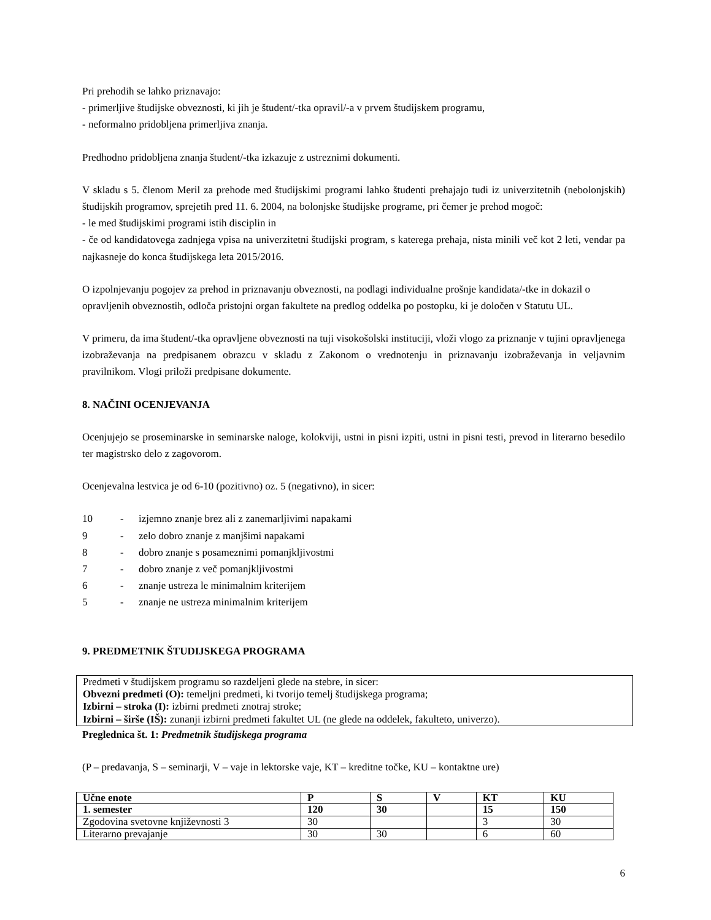Pri prehodih se lahko priznavajo:
- primerljive študijske obveznosti, ki jih je študent/-tka opravil/-a v prvem študijskem programu,
- neformalno pridobljena primerljiva znanja.
Predhodno pridobljena znanja študent/-tka izkazuje z ustreznimi dokumenti.
V skladu s 5. členom Meril za prehode med študijskimi programi lahko študenti prehajajo tudi iz univerzitetnih (nebolonjskih) študijskih programov, sprejetih pred 11. 6. 2004, na bolonjske študijske programe, pri čemer je prehod mogoč:
- le med študijskimi programi istih disciplin in
- če od kandidatovega zadnjega vpisa na univerzitetni študijski program, s katerega prehaja, nista minili več kot 2 leti, vendar pa najkasneje do konca študijskega leta 2015/2016.
O izpolnjevanju pogojev za prehod in priznavanju obveznosti, na podlagi individualne prošnje kandidata/-tke in dokazil o opravljenih obveznostih, odloča pristojni organ fakultete na predlog oddelka po postopku, ki je določen v Statutu UL.
V primeru, da ima študent/-tka opravljene obveznosti na tuji visokošolski instituciji, vloži vlogo za priznanje v tujini opravljenega izobraževanja na predpisanem obrazcu v skladu z Zakonom o vrednotenju in priznavanju izobraževanja in veljavnim pravilnikom. Vlogi priloži predpisane dokumente.
8. NAČINI OCENJEVANJA
Ocenjujejo se proseminarske in seminarske naloge, kolokviji, ustni in pisni izpiti, ustni in pisni testi, prevod in literarno besedilo ter magistrsko delo z zagovorom.
Ocenjevalna lestvica je od 6-10 (pozitivno) oz. 5 (negativno), in sicer:
10 - izjemno znanje brez ali z zanemarljivimi napakami
9 - zelo dobro znanje z manjšimi napakami
8 - dobro znanje s posameznimi pomanjkljivostmi
7 - dobro znanje z več pomanjkljivostmi
6 - znanje ustreza le minimalnim kriterijem
5 - znanje ne ustreza minimalnim kriterijem
9. PREDMETNIK ŠTUDIJSKEGA PROGRAMA
Predmeti v študijskem programu so razdeljeni glede na stebre, in sicer:
Obvezni predmeti (O): temeljni predmeti, ki tvorijo temelj študijskega programa;
Izbirni – stroka (I): izbirni predmeti znotraj stroke;
Izbirni – širše (IŠ): zunanji izbirni predmeti fakultet UL (ne glede na oddelek, fakulteto, univerzo).
Preglednica št. 1: Predmetnik študijskega programa
(P – predavanja, S – seminarji, V – vaje in lektorske vaje, KT – kreditne točke, KU – kontaktne ure)
| Učne enote | P | S | V | KT | KU |
| 1. semester | 120 | 30 | | 15 | 150 |
| Zgodovina svetovne književnosti 3 | 30 | | | 3 | 30 |
| Literarno prevajanje | 30 | 30 | | 6 | 60 |
6